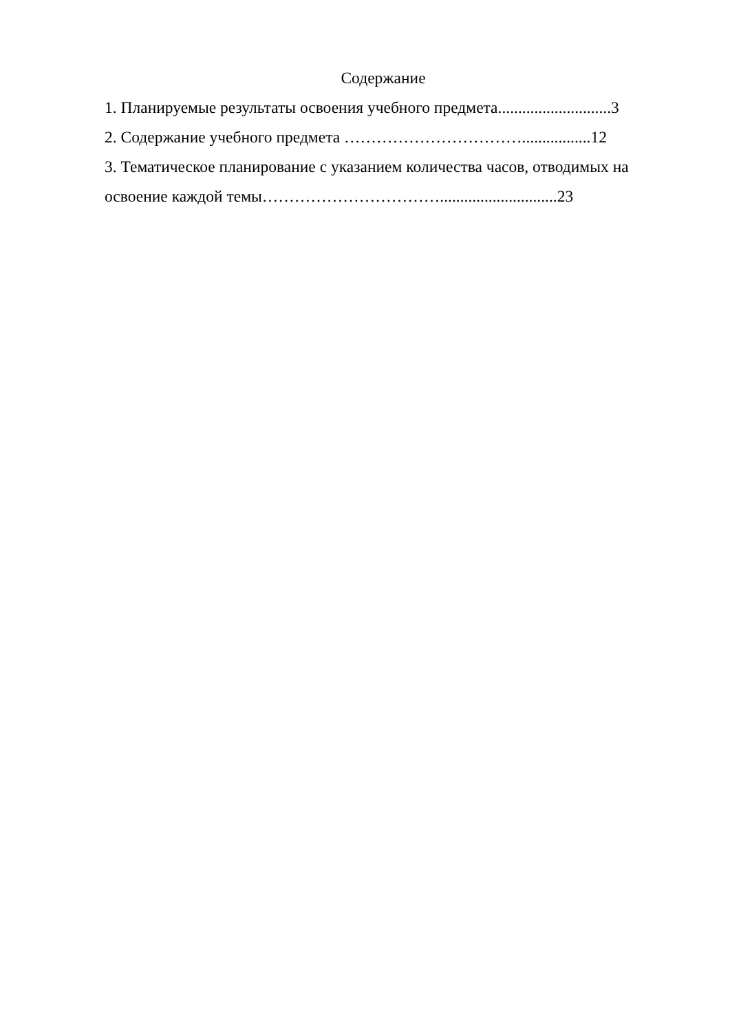Содержание
1. Планируемые результаты освоения учебного предмета............................3
2. Содержание учебного предмета …………………………….................12
3. Тематическое планирование с указанием количества часов, отводимых на
освоение каждой темы…………………………….............................23